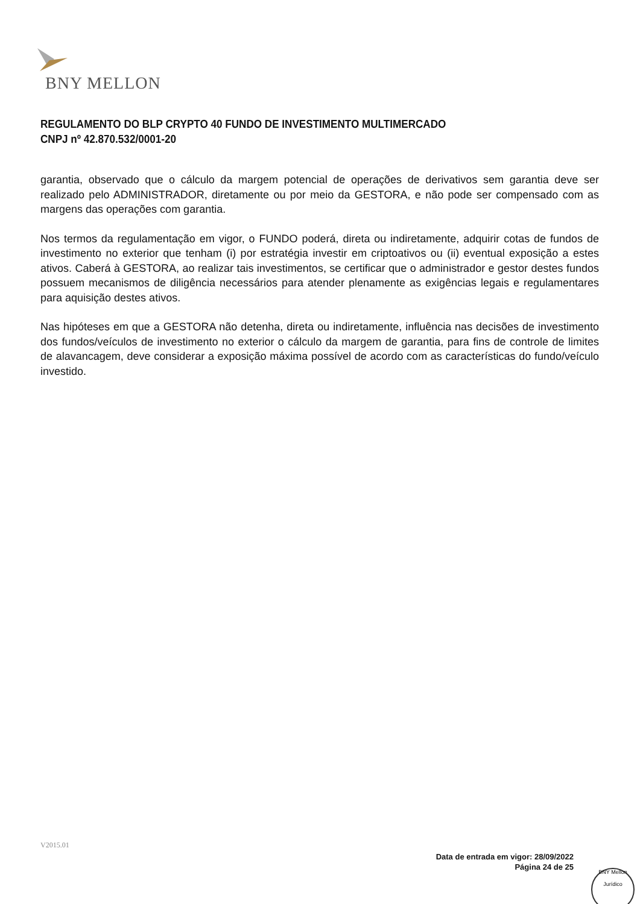BNY MELLON
REGULAMENTO DO BLP CRYPTO 40 FUNDO DE INVESTIMENTO MULTIMERCADO
CNPJ nº 42.870.532/0001-20
garantia, observado que o cálculo da margem potencial de operações de derivativos sem garantia deve ser realizado pelo ADMINISTRADOR, diretamente ou por meio da GESTORA, e não pode ser compensado com as margens das operações com garantia.
Nos termos da regulamentação em vigor, o FUNDO poderá, direta ou indiretamente, adquirir cotas de fundos de investimento no exterior que tenham (i) por estratégia investir em criptoativos ou (ii) eventual exposição a estes ativos. Caberá à GESTORA, ao realizar tais investimentos, se certificar que o administrador e gestor destes fundos possuem mecanismos de diligência necessários para atender plenamente as exigências legais e regulamentares para aquisição destes ativos.
Nas hipóteses em que a GESTORA não detenha, direta ou indiretamente, influência nas decisões de investimento dos fundos/veículos de investimento no exterior o cálculo da margem de garantia, para fins de controle de limites de alavancagem, deve considerar a exposição máxima possível de acordo com as características do fundo/veículo investido.
V2015.01
Data de entrada em vigor: 28/09/2022
Página 24 de 25
BNY Mellon
Jurídico